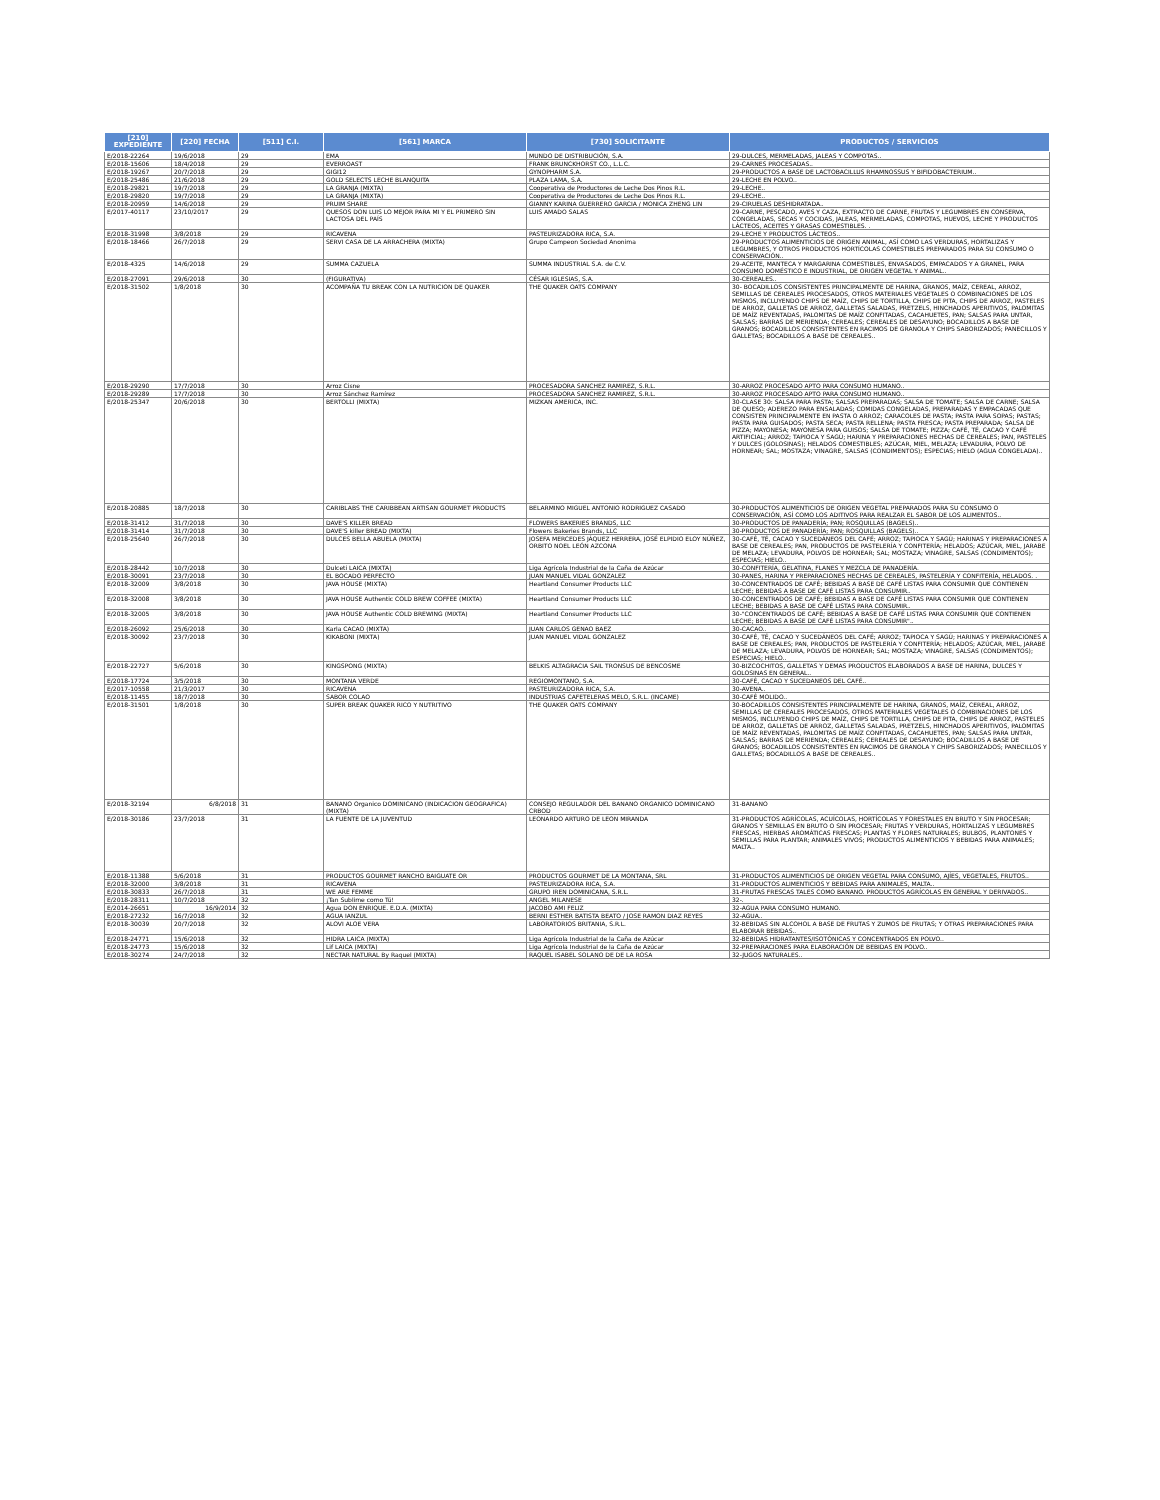| [210] EXPEDIENTE | [220] FECHA | [511] C.I. | [561] MARCA | [730] SOLICITANTE | PRODUCTOS / SERVICIOS |
| --- | --- | --- | --- | --- | --- |
| E/2018-22264 | 19/6/2018 | 29 | EMA | MUNDO DE DISTRIBUCIÓN, S.A. | 29-DULCES, MERMELADAS, JALEAS Y COMPOTAS.. |
| E/2018-15606 | 18/4/2018 | 29 | EVERROAST | FRANK BRUNCKHORST CO., L.L.C. | 29-CARNES PROCESADAS.. |
| E/2018-19267 | 20/7/2018 | 29 | GIGI12 | GYNOPHARM S.A. | 29-PRODUCTOS A BASE DE LACTOBACILLUS RHAMNOSSUS Y BIFIDOBACTERIUM.. |
| E/2018-25486 | 21/6/2018 | 29 | GOLD SELECTS LECHE BLANQUITA | PLAZA LAMA, S.A. | 29-LECHE EN POLVO.. |
| E/2018-29821 | 19/7/2018 | 29 | LA GRANJA (MIXTA) | Cooperativa de Productores de Leche Dos Pinos R.L. | 29-LECHE.. |
| E/2018-29820 | 19/7/2018 | 29 | LA GRANJA (MIXTA) | Cooperativa de Productores de Leche Dos Pinos R.L. | 29-LECHE.. |
| E/2018-20959 | 14/6/2018 | 29 | PRUIM SHARE | GIANNY KARINA GUERRERO GARCIA / MONICA ZHENG LIN | 29-CIRUELAS DESHIDRATADA.. |
| E/2017-40117 | 23/10/2017 | 29 | QUESOS DON LUIS LO MEJOR PARA MI Y EL PRIMERO SIN LACTOSA DEL PAÍS | LUIS AMADO SALAS | 29-CARNE, PESCADO, AVES Y CAZA, EXTRACTO DE CARNE, FRUTAS Y LEGUMBRES EN CONSERVA, CONGELADAS, SECAS Y COCIDAS, JALEAS, MERMELADAS, COMPOTAS, HUEVOS, LECHE Y PRODUCTOS LÁCTEOS, ACEITES Y GRASAS COMESTIBLES. . |
| E/2018-31998 | 3/8/2018 | 29 | RICAVENA | PASTEURIZADORA RICA, S.A. | 29-LECHE Y PRODUCTOS LÁCTEOS.. |
| E/2018-18466 | 26/7/2018 | 29 | SERVI CASA DE LA ARRACHERA (MIXTA) | Grupo Campeon Sociedad Anonima | 29-PRODUCTOS ALIMENTICIOS DE ORIGEN ANIMAL, ASÍ COMO LAS VERDURAS, HORTALIZAS Y LEGUMBRES, Y OTROS PRODUCTOS HORTÍCOLAS COMESTIBLES PREPARADOS PARA SU CONSUMO O CONSERVACIÓN.. |
| E/2018-4325 | 14/6/2018 | 29 | SUMMA CAZUELA | SUMMA INDUSTRIAL S.A. de C.V. | 29-ACEITE, MANTECA Y MARGARINA COMESTIBLES, ENVASADOS, EMPACADOS Y A GRANEL, PARA CONSUMO DOMÉSTICO E INDUSTRIAL, DE ORIGEN VEGETAL Y ANIMAL.. |
| E/2018-27091 | 29/6/2018 | 30 | (FIGURATIVA) | CÉSAR IGLESIAS, S.A. | 30-CEREALES.. |
| E/2018-31502 | 1/8/2018 | 30 | ACOMPAÑA TU BREAK CON LA NUTRICION DE QUAKER | THE QUAKER OATS COMPANY | 30- BOCADILLOS CONSISTENTES PRINCIPALMENTE DE HARINA, GRANOS, MAÍZ, CEREAL, ARROZ, SEMILLAS DE CEREALES PROCESADOS, OTROS MATERIALES VEGETALES O COMBINACIONES DE LOS MISMOS, INCLUYENDO CHIPS DE MAÍZ, CHIPS DE TORTILLA, CHIPS DE PITA, CHIPS DE ARROZ, PASTELES DE ARROZ, GALLETAS DE ARROZ, GALLETAS SALADAS, PRETZELS, HINCHADOS APERITIVOS, PALOMITAS DE MAÍZ REVENTADAS, PALOMITAS DE MAÍZ CONFITADAS, CACAHUETES, PAN; SALSAS PARA UNTAR, SALSAS; BARRAS DE MERIENDA; CEREALES; CEREALES DE DESAYUNO; BOCADILLOS A BASE DE GRANOS; BOCADILLOS CONSISTENTES EN RACIMOS DE GRANOLA Y CHIPS SABORIZADOS; PANECILLOS Y GALLETAS; BOCADILLOS A BASE DE CEREALES.. |
| E/2018-29290 | 17/7/2018 | 30 | Arroz Cisne | PROCESADORA SANCHEZ RAMIREZ, S.R.L. | 30-ARROZ PROCESADO APTO PARA CONSUMO HUMANO.. |
| E/2018-29289 | 17/7/2018 | 30 | Arroz Sánchez Ramírez | PROCESADORA SANCHEZ RAMIREZ, S.R.L. | 30-ARROZ PROCESADO APTO PARA CONSUMO HUMANO.. |
| E/2018-25347 | 20/6/2018 | 30 | BERTOLLI (MIXTA) | MIZKAN AMERICA, INC. | 30-CLASE 30: SALSA PARA PASTA; SALSAS PREPARADAS; SALSA DE TOMATE; SALSA DE CARNE; SALSA DE QUESO; ADEREZO PARA ENSALADAS; COMIDAS CONGELADAS, PREPARADAS Y EMPACADAS QUE CONSISTEN PRINCIPALMENTE EN PASTA O ARROZ; CARACOLES DE PASTA; PASTA PARA SOPAS; PASTAS; PASTA PARA GUISADOS; PASTA SECA; PASTA RELLENA; PASTA FRESCA; PASTA PREPARADA; SALSA DE PIZZA; MAYONESA; MAYONESA PARA GUISOS; SALSA DE TOMATE; PIZZA; CAFÉ, TÉ, CACAO Y CAFÉ ARTIFICIAL; ARROZ; TAPIOCA Y SAGÚ; HARINA Y PREPARACIONES HECHAS DE CEREALES; PAN, PASTELES Y DULCES (GOLOSINAS); HELADOS COMESTIBLES; AZÚCAR, MIEL, MELAZA; LEVADURA, POLVO DE HORNEAR; SAL; MOSTAZA; VINAGRE, SALSAS (CONDIMENTOS); ESPECIAS; HIELO (AGUA CONGELADA).. |
| E/2018-20885 | 18/7/2018 | 30 | CARIBLABS THE CARIBBEAN ARTISAN GOURMET PRODUCTS | BELARMINO MIGUEL ANTONIO RODRIGUEZ CASADO | 30-PRODUCTOS ALIMENTICIOS DE ORIGEN VEGETAL PREPARADOS PARA SU CONSUMO O CONSERVACIÓN, ASÍ COMO LOS ADITIVOS PARA REALZAR EL SABOR DE LOS ALIMENTOS.. |
| E/2018-31412 | 31/7/2018 | 30 | DAVE'S KILLER BREAD | FLOWERS BAKERIES BRANDS, LLC | 30-PRODUCTOS DE PANADERÍA; PAN; ROSQUILLAS (BAGELS).. |
| E/2018-31414 | 31/7/2018 | 30 | DAVE'S killer BREAD (MIXTA) | Flowers Bakeries Brands, LLC | 30-PRODUCTOS DE PANADERÍA; PAN; ROSQUILLAS (BAGELS).. |
| E/2018-25640 | 26/7/2018 | 30 | DULCES BELLA ABUELA (MIXTA) | JOSEFA MERCEDES JÁQUEZ HERRERA, JOSÉ ELPIDIO ELOY NÚÑEZ, ORBITO NOEL LEÓN AZCONA | 30-CAFÉ, TÉ, CACAO Y SUCEDÁNEOS DEL CAFÉ; ARROZ; TAPIOCA Y SAGÚ; HARINAS Y PREPARACIONES A BASE DE CEREALES; PAN, PRODUCTOS DE PASTELERÍA Y CONFITERÍA; HELADOS; AZÚCAR, MIEL, JARABE DE MELAZA; LEVADURA, POLVOS DE HORNEAR; SAL; MOSTAZA; VINAGRE, SALSAS (CONDIMENTOS); ESPECIAS; HIELO.. |
| E/2018-28442 | 10/7/2018 | 30 | Dulceti LAICA (MIXTA) | Liga Agrícola Industrial de la Caña de Azúcar | 30-CONFITERÍA, GELATINA, FLANES Y MEZCLA DE PANADERÍA. |
| E/2018-30091 | 23/7/2018 | 30 | EL BOCADO PERFECTO | JUAN MANUEL VIDAL GONZALEZ | 30-PANES, HARINA Y PREPARACIONES HECHAS DE CEREALES, PASTELERÍA Y CONFITERÍA, HELADOS. . |
| E/2018-32009 | 3/8/2018 | 30 | JAVA HOUSE (MIXTA) | Heartland Consumer Products LLC | 30-CONCENTRADOS DE CAFÉ; BEBIDAS A BASE DE CAFÉ LISTAS PARA CONSUMIR QUE CONTIENEN LECHE; BEBIDAS A BASE DE CAFÉ LISTAS PARA CONSUMIR.. |
| E/2018-32008 | 3/8/2018 | 30 | JAVA HOUSE Authentic COLD BREW COFFEE (MIXTA) | Heartland Consumer Products LLC | 30-CONCENTRADOS DE CAFÉ; BEBIDAS A BASE DE CAFÉ LISTAS PARA CONSUMIR QUE CONTIENEN LECHE; BEBIDAS A BASE DE CAFÉ LISTAS PARA CONSUMIR.. |
| E/2018-32005 | 3/8/2018 | 30 | JAVA HOUSE Authentic COLD BREWING (MIXTA) | Heartland Consumer Products LLC | 30-"CONCENTRADOS DE CAFÉ; BEBIDAS A BASE DE CAFÉ LISTAS PARA CONSUMIR QUE CONTIENEN LECHE; BEBIDAS A BASE DE CAFÉ LISTAS PARA CONSUMIR".. |
| E/2018-26092 | 25/6/2018 | 30 | Karla CACAO (MIXTA) | JUAN CARLOS GENAO BAEZ | 30-CACAO.. |
| E/2018-30092 | 23/7/2018 | 30 | KIKABONI (MIXTA) | JUAN MANUEL VIDAL GONZALEZ | 30-CAFÉ, TÉ, CACAO Y SUCEDÁNEOS DEL CAFÉ; ARROZ; TAPIOCA Y SAGÚ; HARINAS Y PREPARACIONES A BASE DE CEREALES; PAN, PRODUCTOS DE PASTELERÍA Y CONFITERÍA; HELADOS; AZÚCAR, MIEL, JARABE DE MELAZA; LEVADURA, POLVOS DE HORNEAR; SAL; MOSTAZA; VINAGRE, SALSAS (CONDIMENTOS); ESPECIAS; HIELO.. |
| E/2018-22727 | 5/6/2018 | 30 | KINGSPONG (MIXTA) | BELKIS ALTAGRACIA SAIL TRONSUS DE BENCOSME | 30-BIZCOCHITOS, GALLETAS Y DEMAS PRODUCTOS ELABORADOS A BASE DE HARINA, DULCES Y GOLOSINAS EN GENERAL.. |
| E/2018-17724 | 3/5/2018 | 30 | MONTANA VERDE | REGIOMONTANO, S.A. | 30-CAFÉ, CACAO Y SUCEDANEOS DEL CAFÉ.. |
| E/2017-10558 | 21/3/2017 | 30 | RICAVENA | PASTEURIZADORA RICA, S.A. | 30-AVENA.. |
| E/2018-11455 | 18/7/2018 | 30 | SABOR COLAO | INDUSTRIAS CAFETELERAS MELO, S.R.L. (INCAME) | 30-CAFÉ MOLIDO.. |
| E/2018-31501 | 1/8/2018 | 30 | SUPER BREAK QUAKER RICO Y NUTRITIVO | THE QUAKER OATS COMPANY | 30-BOCADILLOS CONSISTENTES PRINCIPALMENTE DE HARINA, GRANOS, MAÍZ, CEREAL, ARROZ, SEMILLAS DE CEREALES PROCESADOS, OTROS MATERIALES VEGETALES O COMBINACIONES DE LOS MISMOS, INCLUYENDO CHIPS DE MAÍZ, CHIPS DE TORTILLA, CHIPS DE PITA, CHIPS DE ARROZ, PASTELES DE ARROZ, GALLETAS DE ARROZ, GALLETAS SALADAS, PRETZELS, HINCHADOS APERITIVOS, PALOMITAS DE MAÍZ REVENTADAS, PALOMITAS DE MAÍZ CONFITADAS, CACAHUETES, PAN; SALSAS PARA UNTAR, SALSAS; BARRAS DE MERIENDA; CEREALES; CEREALES DE DESAYUNO; BOCADILLOS A BASE DE GRANOS; BOCADILLOS CONSISTENTES EN RACIMOS DE GRANOLA Y CHIPS SABORIZADOS; PANECILLOS Y GALLETAS; BOCADILLOS A BASE DE CEREALES.. |
| E/2018-32194 | 6/8/2018 | 31 | BANANO Organico DOMINICANO (INDICACION GEOGRAFICA) (MIXTA) | CONSEJO REGULADOR DEL BANANO ORGANICO DOMINICANO CRBOD | 31-BANANO |
| E/2018-30186 | 23/7/2018 | 31 | LA FUENTE DE LA JUVENTUD | LEONARDO ARTURO DE LEON MIRANDA | 31-PRODUCTOS AGRÍCOLAS, ACUÍCOLAS, HORTÍCOLAS Y FORESTALES EN BRUTO Y SIN PROCESAR; GRANOS Y SEMILLAS EN BRUTO O SIN PROCESAR; FRUTAS Y VERDURAS, HORTALIZAS Y LEGUMBRES FRESCAS, HIERBAS AROMÁTICAS FRESCAS; PLANTAS Y FLORES NATURALES; BULBOS, PLANTONES Y SEMILLAS PARA PLANTAR; ANIMALES VIVOS; PRODUCTOS ALIMENTICIOS Y BEBIDAS PARA ANIMALES; MALTA.. |
| E/2018-11388 | 5/6/2018 | 31 | PRODUCTOS GOURMET RANCHO BAIGUATE OR | PRODUCTOS GOURMET DE LA MONTANA, SRL | 31-PRODUCTOS ALIMENTICIOS DE ORIGEN VEGETAL PARA CONSUMO, AJÍES, VEGETALES, FRUTOS.. |
| E/2018-32000 | 3/8/2018 | 31 | RICAVENA | PASTEURIZADORA RICA, S.A. | 31-PRODUCTOS ALIMENTICIOS Y BEBIDAS PARA ANIMALES, MALTA.. |
| E/2018-30833 | 26/7/2018 | 31 | WE ARE FEMME | GRUPO IREN DOMINICANA, S.R.L. | 31-FRUTAS FRESCAS TALES COMO BANANO. PRODUCTOS AGRÍCOLAS EN GENERAL Y DERIVADOS.. |
| E/2018-28311 | 10/7/2018 | 32 | ¡Tan Sublime como Tú! | ANGEL MILANESE | 32-. |
| E/2014-26651 | 16/9/2014 | 32 | Agua DON ENRIQUE. E.D.A. (MIXTA) | JACOBO AMI FELIZ | 32-AGUA PARA CONSUMO HUMANO. |
| E/2018-27232 | 16/7/2018 | 32 | AGUA IANZUL | BERNI ESTHER BATISTA BEATO / JOSE RAMON DIAZ REYES | 32-AGUA.. |
| E/2018-30039 | 20/7/2018 | 32 | ALOVI ALOE VERA | LABORATORIOS BRITANIA, S.R.L. | 32-BEBIDAS SIN ALCOHOL A BASE DE FRUTAS Y ZUMOS DE FRUTAS; Y OTRAS PREPARACIONES PARA ELABORAR BEBIDAS.. |
| E/2018-24771 | 15/6/2018 | 32 | HIDRA LAICA (MIXTA) | Liga Agrícola Industrial de la Caña de Azúcar | 32-BEBIDAS HIDRATANTES/ISOTÓNICAS Y CONCENTRADOS EN POLVO.. |
| E/2018-24773 | 15/6/2018 | 32 | Lif LAICA (MIXTA) | Liga Agrícola Industrial de la Caña de Azúcar | 32-PREPARACIONES PARA ELABORACIÓN DE BEBIDAS EN POLVO.. |
| E/2018-30274 | 24/7/2018 | 32 | NECTAR NATURAL By Raquel (MIXTA) | RAQUEL ISABEL SOLANO DE DE LA ROSA | 32-JUGOS NATURALES.. |